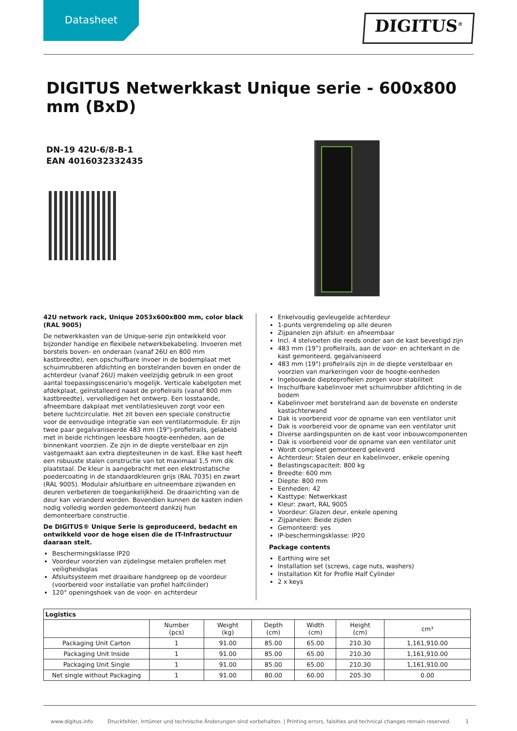Datasheet
DIGITUS<sup>®</sup>
DIGITUS Netwerkkast Unique serie - 600x800 mm (BxD)
DN-19 42U-6/8-B-1
EAN 4016032332435
42U network rack, Unique 2053x600x800 mm, color black (RAL 9005)
De netwerkkasten van de Unique-serie zijn ontwikkeld voor bijzonder handige en flexibele netwerkbekabeling. Invoeren met borstels boven- en onderaan (vanaf 26U en 800 mm kastbreedte), een opschuifbare invoer in de bodemplaat met schuimrubberen afdichting en borstelranden boven en onder de achterdeur (vanaf 26U) maken veelzijdig gebruik in een groot aantal toepassingsscenario's mogelijk. Verticale kabelgoten met afdekplaat, geïnstalleerd naast de profielrails (vanaf 800 mm kastbreedte), vervolledigen het ontwerp. Een losstaande, afneembare dakplaat met ventilatiesleuven zorgt voor een betere luchtcirculatie. Het zit boven een speciale constructie voor de eenvoudige integratie van een ventilatormodule. Er zijn twee paar gegalvaniseerde 483 mm (19")-profielrails, gelabeld met in beide richtingen leesbare hoogte-eenheden, aan de binnenkant voorzien. Ze zijn in de diepte verstelbaar en zijn vastgemaakt aan extra dieptesteunen in de kast. Elke kast heeft een robuuste stalen constructie van tot maximaal 1,5 mm dik plaatstaal. De kleur is aangebracht met een elektrostatische poedercoating in de standaardkleuren grijs (RAL 7035) en zwart (RAL 9005). Modulair afsluitbare en uitneembare zijwanden en deuren verbeteren de toegankelijkheid. De draairichting van de deur kan veranderd worden. Bovendien kunnen de kasten indien nodig volledig worden gedemonteerd dankzij hun demonteerbare constructie.
De DIGITUS® Unique Serie is geproduceerd, bedacht en ontwikkeld voor de hoge eisen die de IT-Infrastructuur daaraan stelt.
Beschermingsklasse IP20
Voordeur voorzien van zijdelingse metalen profielen met veiligheidsglas
Afsluitsysteem met draaibare handgreep op de voordeur (voorbereid voor installatie van profiel halfcilinder)
120° openingshoek van de voor- en achterdeur
Enkelvoudig gevleugelde achterdeur
1-punts vergrendeling op alle deuren
Zijpanelen zijn afsluit- en afneembaar
Incl. 4 stelvoeten die reeds onder aan de kast bevestigd zijn
483 mm (19”) profielrails, aan de voor- en achterkant in de kast gemonteerd, gegalvaniseerd
483 mm (19") profielrails zijn in de diepte verstelbaar en voorzien van markeringen voor de hoogte-eenheden
Ingebouwde diepteprofielen zorgen voor stabiliteit
Inschuifbare kabelinvoer met schuimrubber afdichting in de bodem
Kabelinvoer met borstelrand aan de bovenste en onderste kastachterwand
Dak is voorbereid voor de opname van een ventilator unit
Dak is voorbereid voor de opname van een ventilator unit
Diverse aardingspunten on de kast voor inbouwcomponenten
Dak is voorbereid voor de opname van een ventilator unit
Wordt compleet gemonteerd geleverd
Achterdeur: Stalen deur en kabelinvoer, enkele opening
Belastingscapaciteit: 800 kg
Breedte: 600 mm
Diepte: 800 mm
Eenheden: 42
Kasttype: Netwerkkast
Kleur: zwart, RAL 9005
Voordeur: Glazen deur, enkele opening
Zijpanelen: Beide zijden
Gemonteerd: yes
IP-beschermingsklasse: IP20
Package contents
Earthing wire set
Installation set (screws, cage nuts, washers)
Installation Kit for Profile Half Cylinder
2 x keys
| Logistics | | | | | | |
| --- | --- | --- | --- | --- | --- | --- |
| | Number (pcs) | Weight (kg) | Depth (cm) | Width (cm) | Height (cm) | cm³ |
| Packaging Unit Carton | 1 | 91.00 | 85.00 | 65.00 | 210.30 | 1,161,910.00 |
| Packaging Unit Inside | 1 | 91.00 | 85.00 | 65.00 | 210.30 | 1,161,910.00 |
| Packaging Unit Single | 1 | 91.00 | 85.00 | 65.00 | 210.30 | 1,161,910.00 |
| Net single without Packaging | 1 | 91.00 | 80.00 | 60.00 | 205.30 | 0.00 |
www.digitus.info Druckfehler, Irrtümer und technische Änderungen sind vorbehalten. | Printing errors, falsities and technical changes remain reserved. 1